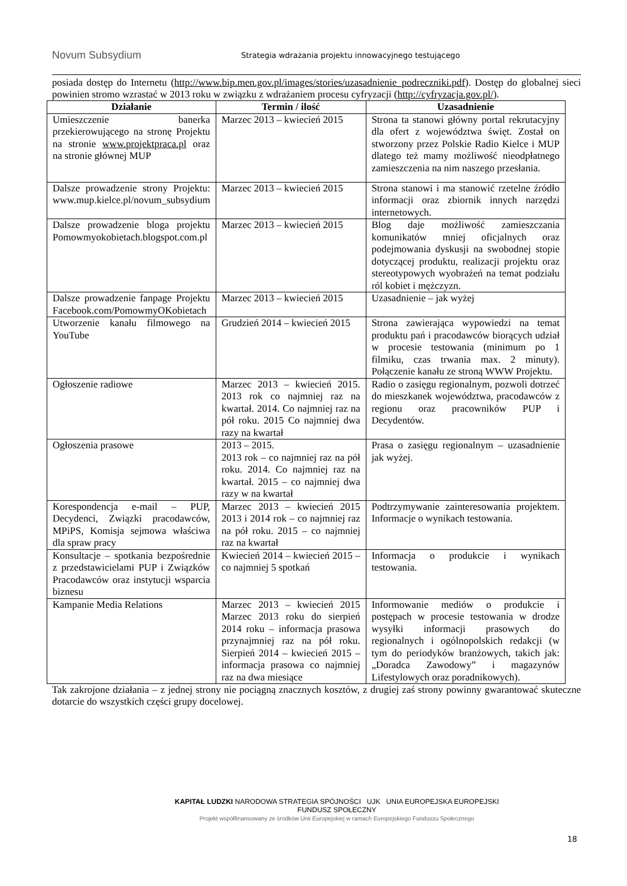Novum Subsydium
Strategia wdrażania projektu innowacyjnego testującego
posiada dostęp do Internetu (http://www.bip.men.gov.pl/images/stories/uzasadnienie_podreczniki.pdf). Dostęp do globalnej sieci powinien stromo wzrastać w 2013 roku w związku z wdrażaniem procesu cyfryzacji (http://cyfryzacja.gov.pl/).
| Działanie | Termin / ilość | Uzasadnienie |
| --- | --- | --- |
| Umieszczenie banerka przekierowującego na stronę Projektu na stronie www.projektpraca.pl oraz na stronie głównej MUP | Marzec 2013 – kwiecień 2015 | Strona ta stanowi główny portal rekrutacyjny dla ofert z województwa święt. Został on stworzony przez Polskie Radio Kielce i MUP dlatego też mamy możliwość nieodpłatnego zamieszczenia na nim naszego przesłania. |
| Dalsze prowadzenie strony Projektu: www.mup.kielce.pl/novum_subsydium | Marzec 2013 – kwiecień 2015 | Strona stanowi i ma stanowić rzetelne źródło informacji oraz zbiornik innych narzędzi internetowych. |
| Dalsze prowadzenie bloga projektu Pomowmyokobietach.blogspot.com.pl | Marzec 2013 – kwiecień 2015 | Blog daje możliwość zamieszczania komunikatów mniej oficjalnych oraz podejmowania dyskusji na swobodnej stopie dotyczącej produktu, realizacji projektu oraz stereotypowych wyobrażeń na temat podziału ról kobiet i mężczyzn. |
| Dalsze prowadzenie fanpage Projektu Facebook.com/PomowmyOKobietach | Marzec 2013 – kwiecień 2015 | Uzasadnienie – jak wyżej |
| Utworzenie kanału filmowego na YouTube | Grudzień 2014 – kwiecień 2015 | Strona zawierająca wypowiedzi na temat produktu pań i pracodawców biorących udział w procesie testowania (minimum po 1 filmiku, czas trwania max. 2 minuty). Połączenie kanału ze stroną WWW Projektu. |
| Ogłoszenie radiowe | Marzec 2013 – kwiecień 2015. 2013 rok co najmniej raz na kwartał. 2014. Co najmniej raz na pół roku. 2015 Co najmniej dwa razy na kwartał | Radio o zasięgu regionalnym, pozwoli dotrzeć do mieszkanek województwa, pracodawców z regionu oraz pracowników PUP i Decydentów. |
| Ogłoszenia prasowe | 2013 – 2015. 2013 rok – co najmniej raz na pół roku. 2014. Co najmniej raz na kwartał. 2015 – co najmniej dwa razy w na kwartał | Prasa o zasięgu regionalnym – uzasadnienie jak wyżej. |
| Korespondencja e-mail – PUP, Decydenci, Związki pracodawców, MPiPS, Komisja sejmowa właściwa dla spraw pracy | Marzec 2013 – kwiecień 2015 2013 i 2014 rok – co najmniej raz na pół roku. 2015 – co najmniej raz na kwartał | Podtrzymywanie zainteresowania projektem. Informacje o wynikach testowania. |
| Konsultacje – spotkania bezpośrednie z przedstawicielami PUP i Związków Pracodawców oraz instytucji wsparcia biznesu | Kwiecień 2014 – kwiecień 2015 – co najmniej 5 spotkań | Informacja o produkcie i wynikach testowania. |
| Kampanie Media Relations | Marzec 2013 – kwiecień 2015 Marzec 2013 roku do sierpień 2014 roku – informacja prasowa przynajmniej raz na pół roku. Sierpień 2014 – kwiecień 2015 – informacja prasowa co najmniej raz na dwa miesiące | Informowanie mediów o produkcie i postępach w procesie testowania w drodze wysyłki informacji prasowych do regionalnych i ogólnopolskich redakcji (w tym do periodyków branżowych, takich jak: „Doradca Zawodowy” i magazynów Lifestylowych oraz poradnikowych). |
Tak zakrojone działania – z jednej strony nie pociągną znacznych kosztów, z drugiej zaś strony powinny gwarantować skuteczne dotarcie do wszystkich części grupy docelowej.
KAPITAŁ LUDZKI NARODOWA STRATEGIA SPÓJNOŚCI UJK UNIA EUROPEJSKA EUROPEJSKI FUNDUSZ SPOŁECZNY
Projekt współfinansowany ze środków Unii Europejskiej w ramach Europejskiego Funduszu Społecznego
18